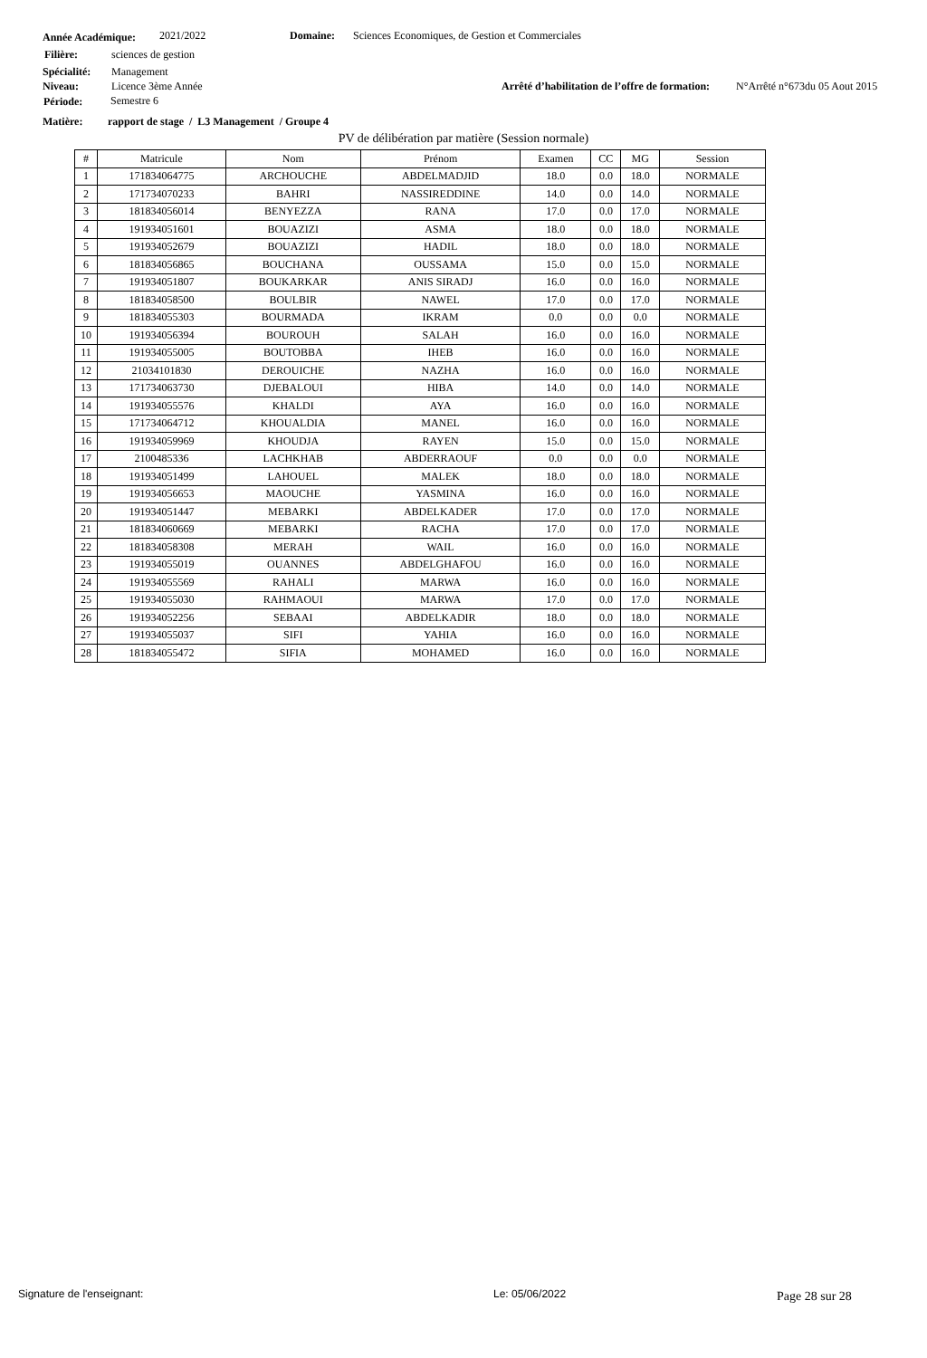Année Académique: 2021/2022 Domaine: Sciences Economiques, de Gestion et Commerciales
Filière: sciences de gestion
Spécialité: Management
Niveau: Licence 3ème Année Arrêté d’habilitation de l’offre de formation: N°Arrêté n°673du 05 Aout 2015
Période: Semestre 6
Matière: rapport de stage / L3 Management / Groupe 4
PV de délibération par matière (Session normale)
| # | Matricule | Nom | Prénom | Examen | CC | MG | Session |
| --- | --- | --- | --- | --- | --- | --- | --- |
| 1 | 171834064775 | ARCHOUCHE | ABDELMADJID | 18.0 | 0.0 | 18.0 | NORMALE |
| 2 | 171734070233 | BAHRI | NASSIREDDINE | 14.0 | 0.0 | 14.0 | NORMALE |
| 3 | 181834056014 | BENYEZZA | RANA | 17.0 | 0.0 | 17.0 | NORMALE |
| 4 | 191934051601 | BOUAZIZI | ASMA | 18.0 | 0.0 | 18.0 | NORMALE |
| 5 | 191934052679 | BOUAZIZI | HADIL | 18.0 | 0.0 | 18.0 | NORMALE |
| 6 | 181834056865 | BOUCHANA | OUSSAMA | 15.0 | 0.0 | 15.0 | NORMALE |
| 7 | 191934051807 | BOUKARKAR | ANIS SIRADJ | 16.0 | 0.0 | 16.0 | NORMALE |
| 8 | 181834058500 | BOULBIR | NAWEL | 17.0 | 0.0 | 17.0 | NORMALE |
| 9 | 181834055303 | BOURMADA | IKRAM | 0.0 | 0.0 | 0.0 | NORMALE |
| 10 | 191934056394 | BOUROUH | SALAH | 16.0 | 0.0 | 16.0 | NORMALE |
| 11 | 191934055005 | BOUTOBBA | IHEB | 16.0 | 0.0 | 16.0 | NORMALE |
| 12 | 21034101830 | DEROUICHE | NAZHA | 16.0 | 0.0 | 16.0 | NORMALE |
| 13 | 171734063730 | DJEBALOUI | HIBA | 14.0 | 0.0 | 14.0 | NORMALE |
| 14 | 191934055576 | KHALDI | AYA | 16.0 | 0.0 | 16.0 | NORMALE |
| 15 | 171734064712 | KHOUALDIA | MANEL | 16.0 | 0.0 | 16.0 | NORMALE |
| 16 | 191934059969 | KHOUDJA | RAYEN | 15.0 | 0.0 | 15.0 | NORMALE |
| 17 | 2100485336 | LACHKHAB | ABDERRAOUF | 0.0 | 0.0 | 0.0 | NORMALE |
| 18 | 191934051499 | LAHOUEL | MALEK | 18.0 | 0.0 | 18.0 | NORMALE |
| 19 | 191934056653 | MAOUCHE | YASMINA | 16.0 | 0.0 | 16.0 | NORMALE |
| 20 | 191934051447 | MEBARKI | ABDELKADER | 17.0 | 0.0 | 17.0 | NORMALE |
| 21 | 181834060669 | MEBARKI | RACHA | 17.0 | 0.0 | 17.0 | NORMALE |
| 22 | 181834058308 | MERAH | WAIL | 16.0 | 0.0 | 16.0 | NORMALE |
| 23 | 191934055019 | OUANNES | ABDELGHAFOU | 16.0 | 0.0 | 16.0 | NORMALE |
| 24 | 191934055569 | RAHALI | MARWA | 16.0 | 0.0 | 16.0 | NORMALE |
| 25 | 191934055030 | RAHMAOUI | MARWA | 17.0 | 0.0 | 17.0 | NORMALE |
| 26 | 191934052256 | SEBAAI | ABDELKADIR | 18.0 | 0.0 | 18.0 | NORMALE |
| 27 | 191934055037 | SIFI | YAHIA | 16.0 | 0.0 | 16.0 | NORMALE |
| 28 | 181834055472 | SIFIA | MOHAMED | 16.0 | 0.0 | 16.0 | NORMALE |
Signature de l'enseignant: Le: 05/06/2022 Page 28 sur 28